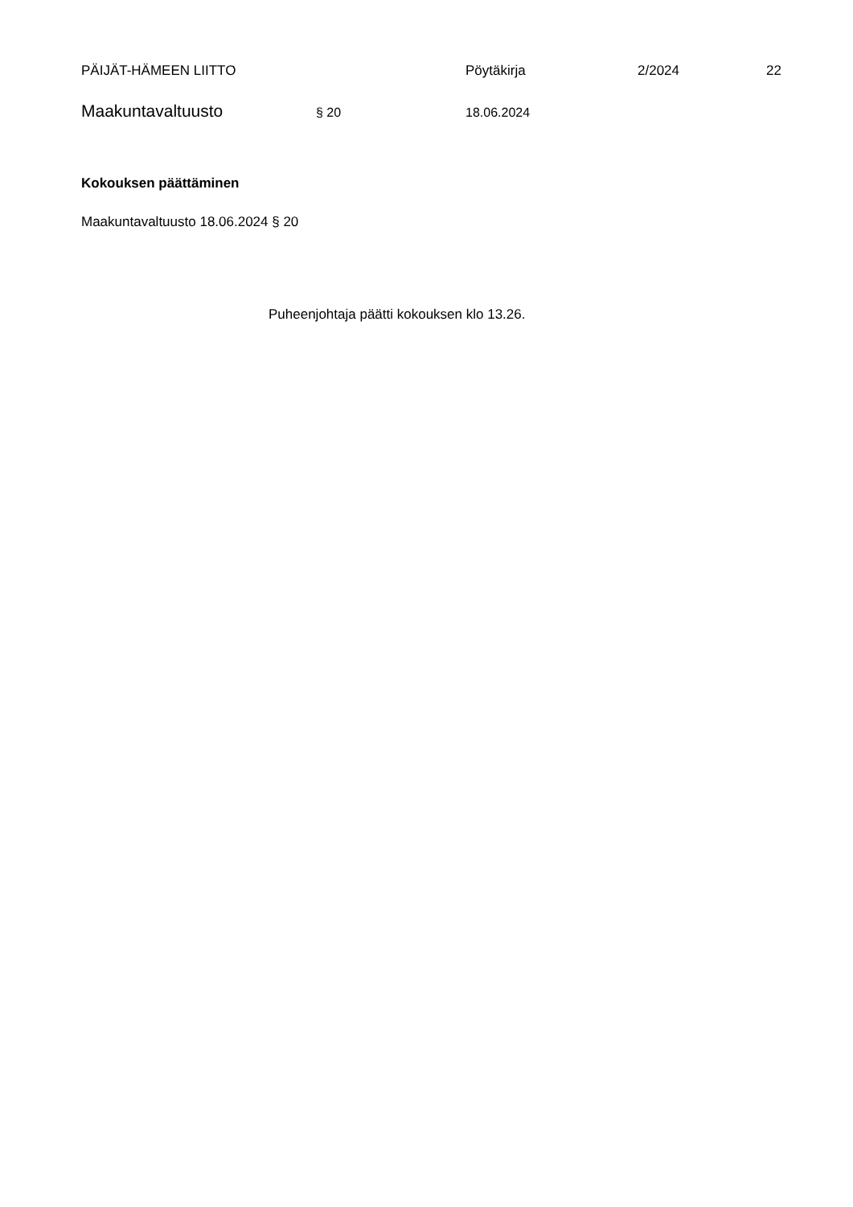PÄIJÄT-HÄMEEN LIITTO Pöytäkirja 2/2024 22
Maakuntavaltuusto
§ 20 18.06.2024
Kokouksen päättäminen
Maakuntavaltuusto 18.06.2024 § 20
Puheenjohtaja päätti kokouksen klo 13.26.